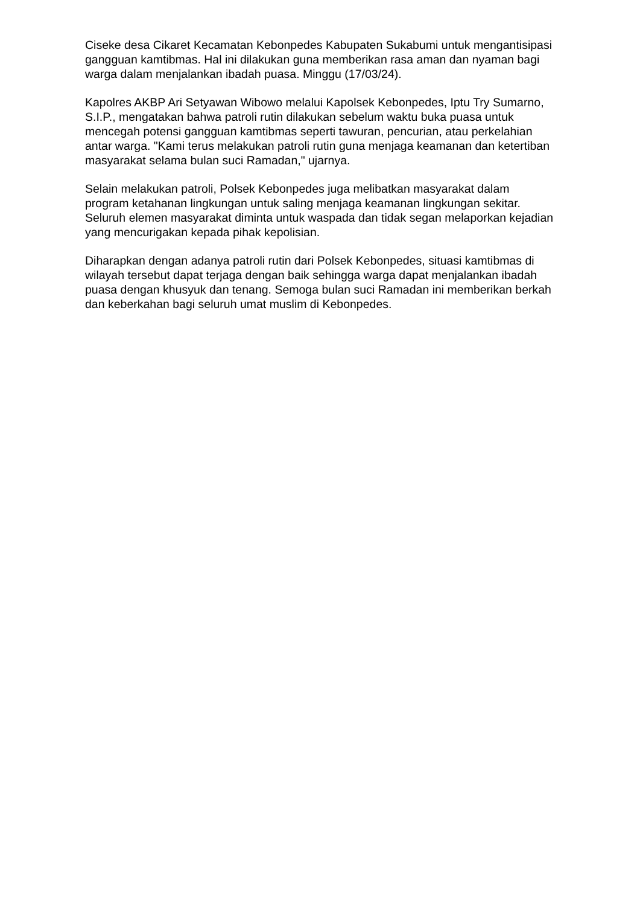Ciseke desa Cikaret Kecamatan Kebonpedes Kabupaten Sukabumi untuk mengantisipasi gangguan kamtibmas. Hal ini dilakukan guna memberikan rasa aman dan nyaman bagi warga dalam menjalankan ibadah puasa. Minggu (17/03/24).
Kapolres AKBP Ari Setyawan Wibowo melalui Kapolsek Kebonpedes, Iptu Try Sumarno, S.I.P., mengatakan bahwa patroli rutin dilakukan sebelum waktu buka puasa untuk mencegah potensi gangguan kamtibmas seperti tawuran, pencurian, atau perkelahian antar warga. "Kami terus melakukan patroli rutin guna menjaga keamanan dan ketertiban masyarakat selama bulan suci Ramadan," ujarnya.
Selain melakukan patroli, Polsek Kebonpedes juga melibatkan masyarakat dalam program ketahanan lingkungan untuk saling menjaga keamanan lingkungan sekitar. Seluruh elemen masyarakat diminta untuk waspada dan tidak segan melaporkan kejadian yang mencurigakan kepada pihak kepolisian.
Diharapkan dengan adanya patroli rutin dari Polsek Kebonpedes, situasi kamtibmas di wilayah tersebut dapat terjaga dengan baik sehingga warga dapat menjalankan ibadah puasa dengan khusyuk dan tenang. Semoga bulan suci Ramadan ini memberikan berkah dan keberkahan bagi seluruh umat muslim di Kebonpedes.